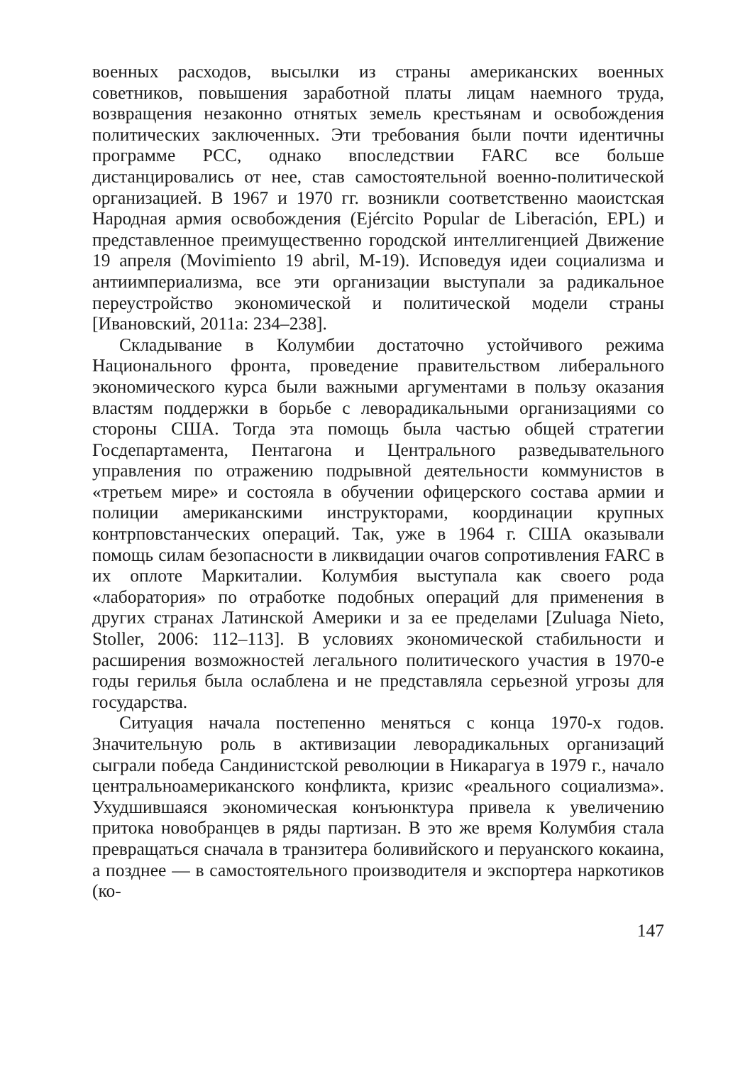военных расходов, высылки из страны американских военных советников, повышения заработной платы лицам наемного труда, возвращения незаконно отнятых земель крестьянам и освобождения политических заключенных. Эти требования были почти идентичны программе PCC, однако впоследствии FARC все больше дистанцировались от нее, став самостоятельной военно-политической организацией. В 1967 и 1970 гг. возникли соответственно маоистская Народная армия освобождения (Ejército Popular de Liberación, EPL) и представленное преимущественно городской интеллигенцией Движение 19 апреля (Movimiento 19 abril, M-19). Исповедуя идеи социализма и антиимпериализма, все эти организации выступали за радикальное переустройство экономической и политической модели страны [Ивановский, 2011a: 234–238].
Складывание в Колумбии достаточно устойчивого режима Национального фронта, проведение правительством либерального экономического курса были важными аргументами в пользу оказания властям поддержки в борьбе с леворадикальными организациями со стороны США. Тогда эта помощь была частью общей стратегии Госдепартамента, Пентагона и Центрального разведывательного управления по отражению подрывной деятельности коммунистов в «третьем мире» и состояла в обучении офицерского состава армии и полиции американскими инструкторами, координации крупных контрповстанческих операций. Так, уже в 1964 г. США оказывали помощь силам безопасности в ликвидации очагов сопротивления FARC в их оплоте Маркиталии. Колумбия выступала как своего рода «лаборатория» по отработке подобных операций для применения в других странах Латинской Америки и за ее пределами [Zuluaga Nieto, Stoller, 2006: 112–113]. В условиях экономической стабильности и расширения возможностей легального политического участия в 1970-е годы герилья была ослаблена и не представляла серьезной угрозы для государства.
Ситуация начала постепенно меняться с конца 1970-х годов. Значительную роль в активизации леворадикальных организаций сыграли победа Сандинистской революции в Никарагуа в 1979 г., начало центральноамериканского конфликта, кризис «реального социализма». Ухудшившаяся экономическая конъюнктура привела к увеличению притока новобранцев в ряды партизан. В это же время Колумбия стала превращаться сначала в транзитера боливийского и перуанского кокаина, а позднее — в самостоятельного производителя и экспортера наркотиков (ко-
147